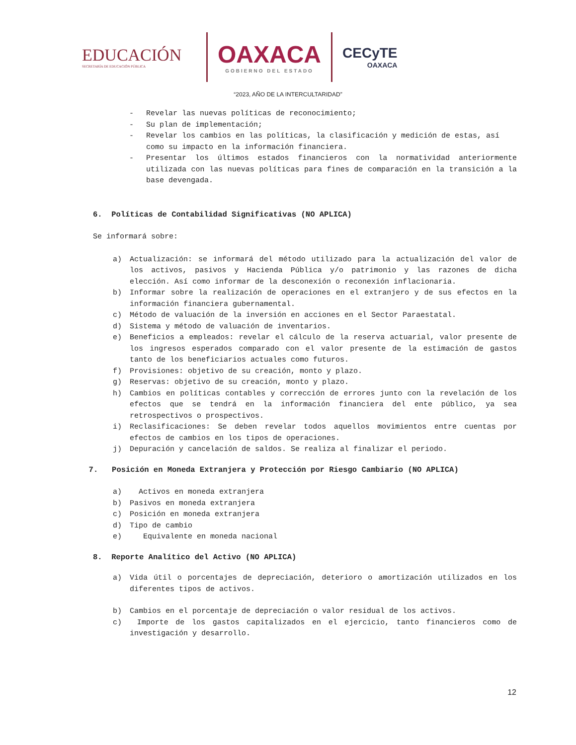EDUCACIÓN
SECRETARÍA DE EDUCACIÓN PÚBLICA
OAXACA
GOBIERNO DEL ESTADO
CECyTE
OAXACA
“2023, AÑO DE LA INTERCULTARIDAD”
- Revelar las nuevas políticas de reconocimiento;
- Su plan de implementación;
- Revelar los cambios en las políticas, la clasificación y medición de estas, así como su impacto en la información financiera.
- Presentar los últimos estados financieros con la normatividad anteriormente utilizada con las nuevas políticas para fines de comparación en la transición a la base devengada.
6. Políticas de Contabilidad Significativas (NO APLICA)
Se informará sobre:
a) Actualización: se informará del método utilizado para la actualización del valor de los activos, pasivos y Hacienda Pública y/o patrimonio y las razones de dicha elección. Así como informar de la desconexión o reconexión inflacionaria.
b) Informar sobre la realización de operaciones en el extranjero y de sus efectos en la información financiera gubernamental.
c) Método de valuación de la inversión en acciones en el Sector Paraestatal.
d) Sistema y método de valuación de inventarios.
e) Beneficios a empleados: revelar el cálculo de la reserva actuarial, valor presente de los ingresos esperados comparado con el valor presente de la estimación de gastos tanto de los beneficiarios actuales como futuros.
f) Provisiones: objetivo de su creación, monto y plazo.
g) Reservas: objetivo de su creación, monto y plazo.
h) Cambios en políticas contables y corrección de errores junto con la revelación de los efectos que se tendrá en la información financiera del ente público, ya sea retrospectivos o prospectivos.
i) Reclasificaciones: Se deben revelar todos aquellos movimientos entre cuentas por efectos de cambios en los tipos de operaciones.
j) Depuración y cancelación de saldos. Se realiza al finalizar el periodo.
7. Posición en Moneda Extranjera y Protección por Riesgo Cambiario (NO APLICA)
a) Activos en moneda extranjera
b) Pasivos en moneda extranjera
c) Posición en moneda extranjera
d) Tipo de cambio
e) Equivalente en moneda nacional
8. Reporte Analítico del Activo (NO APLICA)
a) Vida útil o porcentajes de depreciación, deterioro o amortización utilizados en los diferentes tipos de activos.
b) Cambios en el porcentaje de depreciación o valor residual de los activos.
c) Importe de los gastos capitalizados en el ejercicio, tanto financieros como de investigación y desarrollo.
12